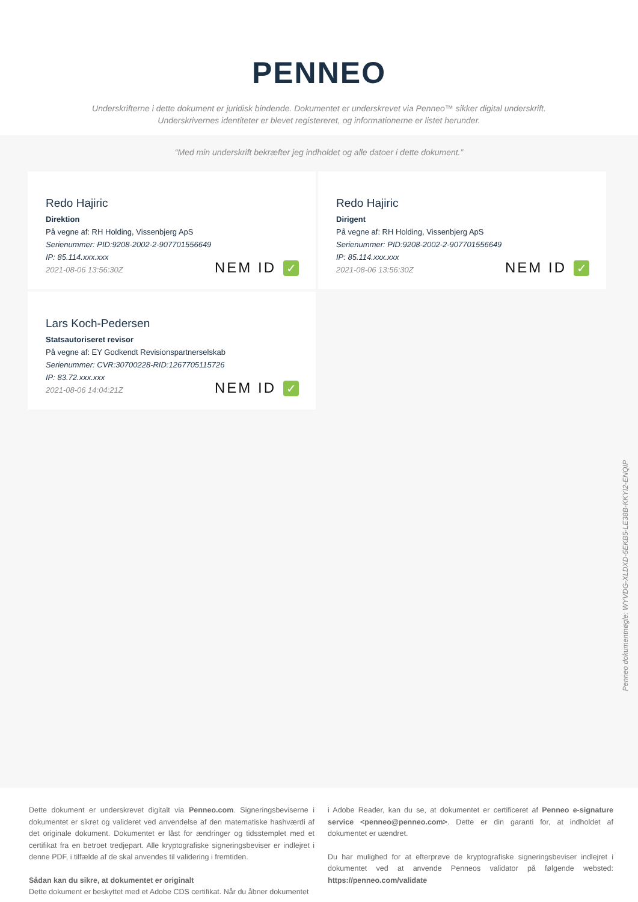PENNEO
Underskrifterne i dette dokument er juridisk bindende. Dokumentet er underskrevet via Penneo™ sikker digital underskrift.
Underskrivernes identiteter er blevet registereret, og informationerne er listet herunder.
“Med min underskrift bekræfter jeg indholdet og alle datoer i dette dokument.”
Redo Hajiric
Direktion
På vegne af: RH Holding, Vissenbjerg ApS
Serienummer: PID:9208-2002-2-907701556649
IP: 85.114.xxx.xxx
2021-08-06 13:56:30Z
NEM ID ✓
Redo Hajiric
Dirigent
På vegne af: RH Holding, Vissenbjerg ApS
Serienummer: PID:9208-2002-2-907701556649
IP: 85.114.xxx.xxx
2021-08-06 13:56:30Z
NEM ID ✓
Lars Koch-Pedersen
Statsautoriseret revisor
På vegne af: EY Godkendt Revisionspartnerselskab
Serienummer: CVR:30700228-RID:1267705115726
IP: 83.72.xxx.xxx
2021-08-06 14:04:21Z
NEM ID ✓
Penneo dokumentnøgle: WYVDG-XLDXD-5EKB5-LE38B-KKYI2-ENQIP
Dette dokument er underskrevet digitalt via Penneo.com. Signeringsbeviserne i dokumentet er sikret og valideret ved anvendelse af den matematiske hashværdi af det originale dokument. Dokumentet er låst for ændringer og tidsstemplet med et certifikat fra en betroet tredjepart. Alle kryptografiske signeringsbeviser er indlejret i denne PDF, i tilfælde af de skal anvendes til validering i fremtiden.
Sådan kan du sikre, at dokumentet er originalt
Dette dokument er beskyttet med et Adobe CDS certifikat. Når du åbner dokumentet
i Adobe Reader, kan du se, at dokumentet er certificeret af Penneo e-signature service <penneo@penneo.com>. Dette er din garanti for, at indholdet af dokumentet er uændret.
Du har mulighed for at efterprøve de kryptografiske signeringsbeviser indlejret i dokumentet ved at anvende Penneos validator på følgende websted: https://penneo.com/validate